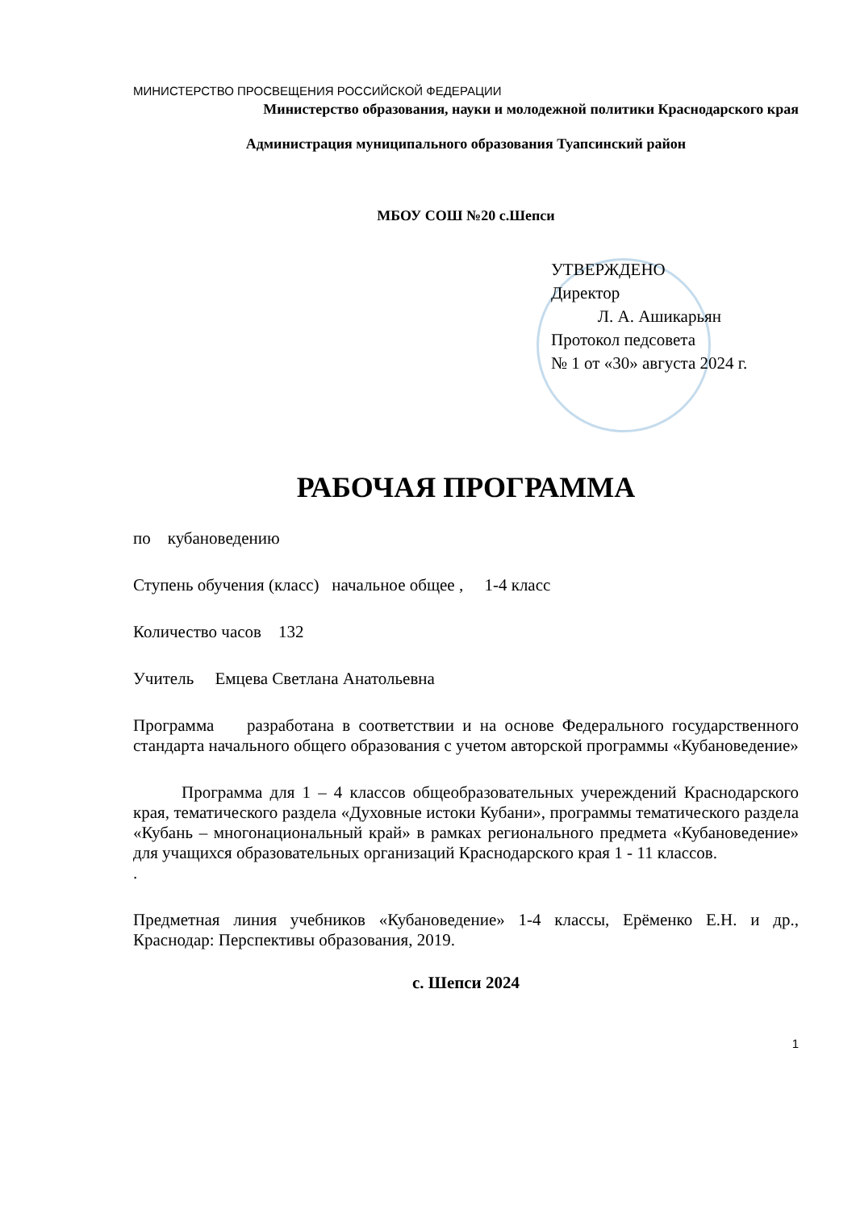МИНИСТЕРСТВО ПРОСВЕЩЕНИЯ РОССИЙСКОЙ ФЕДЕРАЦИИ
Министерство образования, науки и молодежной политики Краснодарского края
Администрация муниципального образования Туапсинский район
МБОУ СОШ №20 с.Шепси
УТВЕРЖДЕНО
Директор
Л. А. Ашикарьян
Протокол педсовета
№ 1 от «30» августа 2024 г.
РАБОЧАЯ ПРОГРАММА
по кубановедению
Ступень обучения (класс) начальное общее , 1-4 класс
Количество часов 132
Учитель Емцева Светлана Анатольевна
Программа разработана в соответствии и на основе Федерального государственного стандарта начального общего образования с учетом авторской программы «Кубановедение»
Программа для 1 – 4 классов общеобразовательных учереждений Краснодарского края, тематического раздела «Духовные истоки Кубани», программы тематического раздела «Кубань – многонациональный край» в рамках регионального предмета «Кубановедение» для учащихся образовательных организаций Краснодарского края 1 - 11 классов.
.
Предметная линия учебников «Кубановедение» 1-4 классы, Ерёменко Е.Н. и др., Краснодар: Перспективы образования, 2019.
с. Шепси 2024
1